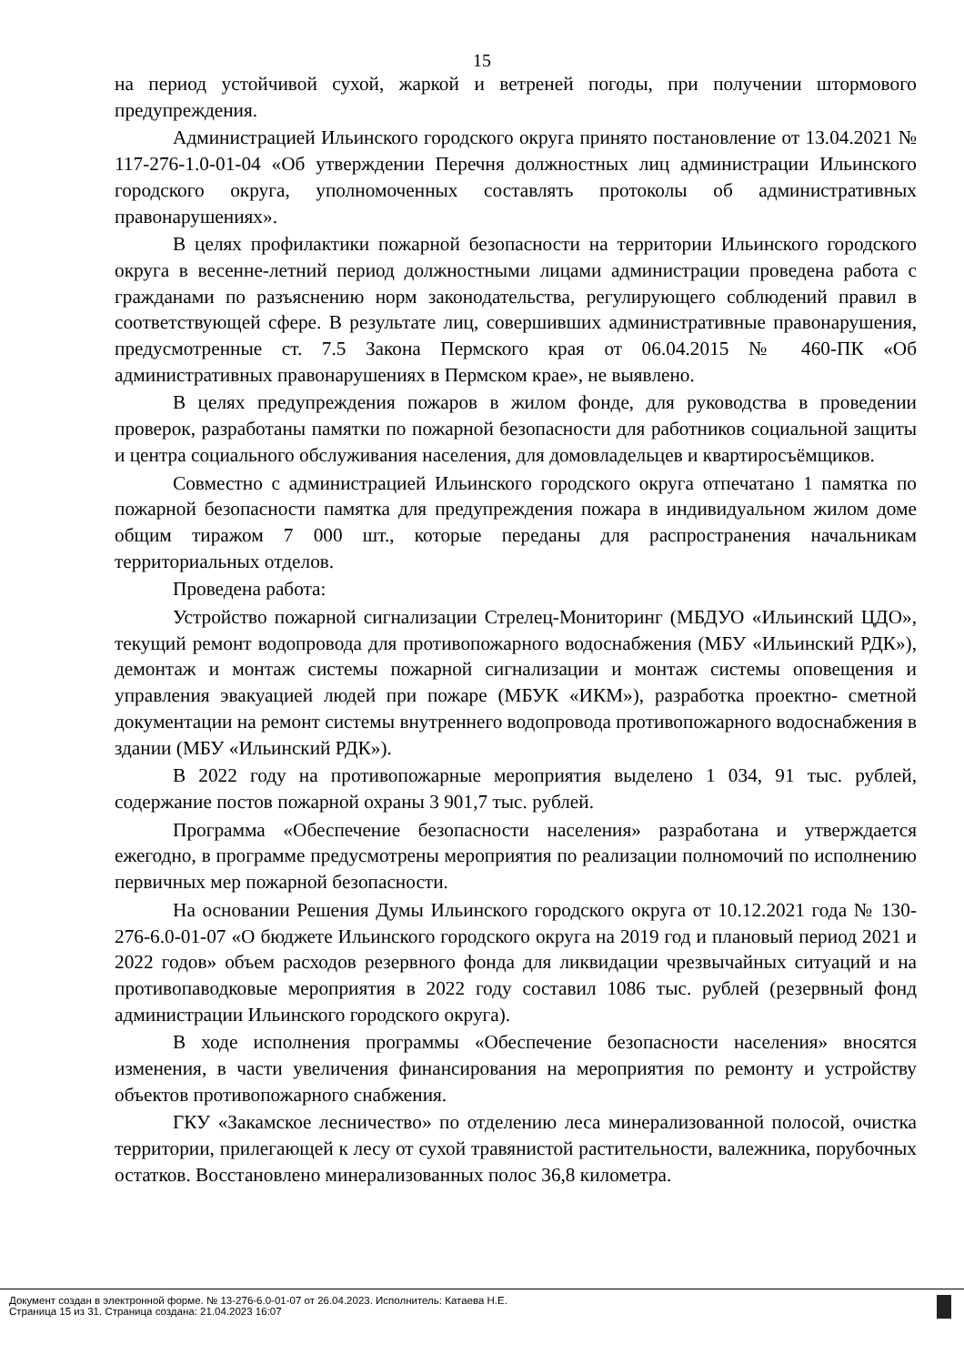15
на период устойчивой сухой, жаркой и ветреней погоды, при получении штормового предупреждения.
Администрацией Ильинского городского округа принято постановление от 13.04.2021 № 117-276-1.0-01-04 «Об утверждении Перечня должностных лиц администрации Ильинского городского округа, уполномоченных составлять протоколы об административных правонарушениях».
В целях профилактики пожарной безопасности на территории Ильинского городского округа в весенне-летний период должностными лицами администрации проведена работа с гражданами по разъяснению норм законодательства, регулирующего соблюдений правил в соответствующей сфере. В результате лиц, совершивших административные правонарушения, предусмотренные ст. 7.5 Закона Пермского края от 06.04.2015 № 460-ПК «Об административных правонарушениях в Пермском крае», не выявлено.
В целях предупреждения пожаров в жилом фонде, для руководства в проведении проверок, разработаны памятки по пожарной безопасности для работников социальной защиты и центра социального обслуживания населения, для домовладельцев и квартиросъёмщиков.
Совместно с администрацией Ильинского городского округа отпечатано 1 памятка по пожарной безопасности памятка для предупреждения пожара в индивидуальном жилом доме общим тиражом 7 000 шт., которые переданы для распространения начальникам территориальных отделов.
Проведена работа:
Устройство пожарной сигнализации Стрелец-Мониторинг (МБДУО «Ильинский ЦДО», текущий ремонт водопровода для противопожарного водоснабжения (МБУ «Ильинский РДК»), демонтаж и монтаж системы пожарной сигнализации и монтаж системы оповещения и управления эвакуацией людей при пожаре (МБУК «ИКМ»), разработка проектно- сметной документации на ремонт системы внутреннего водопровода противопожарного водоснабжения в здании (МБУ «Ильинский РДК»).
В 2022 году на противопожарные мероприятия выделено 1 034, 91 тыс. рублей, содержание постов пожарной охраны 3 901,7 тыс. рублей.
Программа «Обеспечение безопасности населения» разработана и утверждается ежегодно, в программе предусмотрены мероприятия по реализации полномочий по исполнению первичных мер пожарной безопасности.
На основании Решения Думы Ильинского городского округа от 10.12.2021 года № 130-276-6.0-01-07 «О бюджете Ильинского городского округа на 2019 год и плановый период 2021 и 2022 годов» объем расходов резервного фонда для ликвидации чрезвычайных ситуаций и на противопаводковые мероприятия в 2022 году составил 1086 тыс. рублей (резервный фонд администрации Ильинского городского округа).
В ходе исполнения программы «Обеспечение безопасности населения» вносятся изменения, в части увеличения финансирования на мероприятия по ремонту и устройству объектов противопожарного снабжения.
ГКУ «Закамское лесничество» по отделению леса минерализованной полосой, очистка территории, прилегающей к лесу от сухой травянистой растительности, валежника, порубочных остатков. Восстановлено минерализованных полос 36,8 километра.
Документ создан в электронной форме. № 13-276-6.0-01-07 от 26.04.2023. Исполнитель: Катаева Н.Е.
Страница 15 из 31. Страница создана: 21.04.2023 16:07